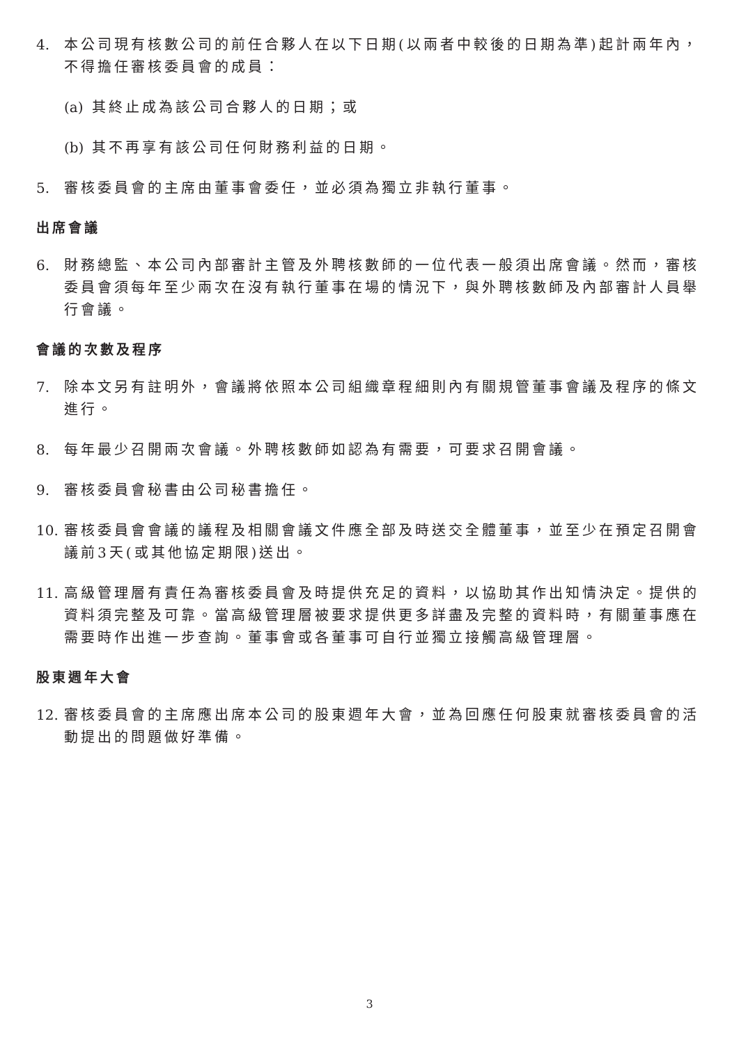4. 本公司現有核數公司的前任合夥人在以下日期(以兩者中較後的日期為準)起計兩年內，不得擔任審核委員會的成員：
(a) 其終止成為該公司合夥人的日期；或
(b) 其不再享有該公司任何財務利益的日期。
5. 審核委員會的主席由董事會委任，並必須為獨立非執行董事。
出席會議
6. 財務總監、本公司內部審計主管及外聘核數師的一位代表一般須出席會議。然而，審核委員會須每年至少兩次在沒有執行董事在場的情況下，與外聘核數師及內部審計人員舉行會議。
會議的次數及程序
7. 除本文另有註明外，會議將依照本公司組織章程細則內有關規管董事會議及程序的條文進行。
8. 每年最少召開兩次會議。外聘核數師如認為有需要，可要求召開會議。
9. 審核委員會秘書由公司秘書擔任。
10. 審核委員會會議的議程及相關會議文件應全部及時送交全體董事，並至少在預定召開會議前3天(或其他協定期限)送出。
11. 高級管理層有責任為審核委員會及時提供充足的資料，以協助其作出知情決定。提供的資料須完整及可靠。當高級管理層被要求提供更多詳盡及完整的資料時，有關董事應在需要時作出進一步查詢。董事會或各董事可自行並獨立接觸高級管理層。
股東週年大會
12. 審核委員會的主席應出席本公司的股東週年大會，並為回應任何股東就審核委員會的活動提出的問題做好準備。
3